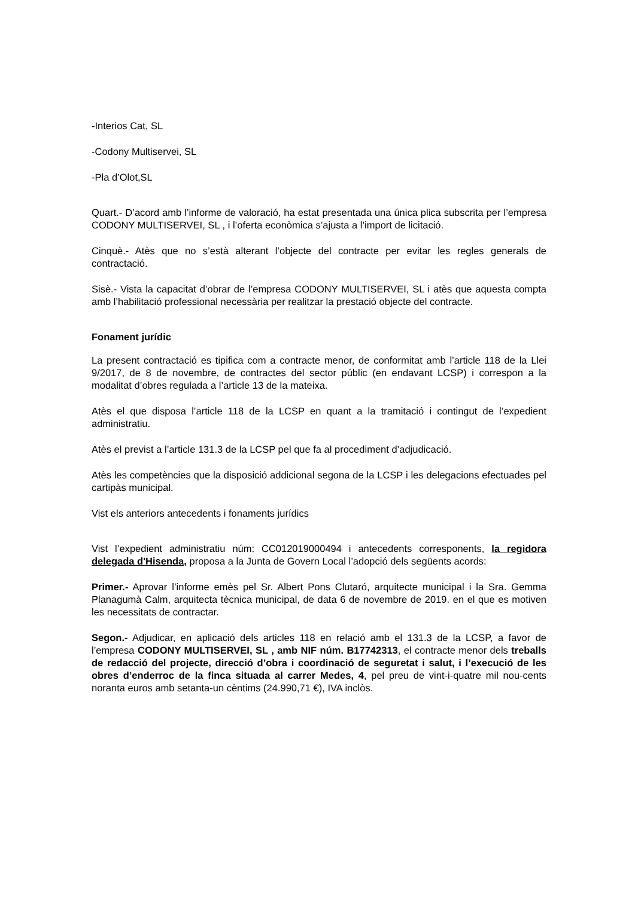-Interios Cat, SL
-Codony Multiservei, SL
-Pla d’Olot,SL
Quart.- D’acord amb l’informe de valoració, ha estat presentada una única plica subscrita per l’empresa CODONY MULTISERVEI, SL , i l’oferta econòmica s’ajusta a l’import de licitació.
Cinquè.- Atès que no s’està alterant l’objecte del contracte per evitar les regles generals de contractació.
Sisè.- Vista la capacitat d’obrar de l’empresa CODONY MULTISERVEI, SL i atès que aquesta compta amb l’habilitació professional necessària per realitzar la prestació objecte del contracte.
Fonament jurídic
La present contractació es tipifica com a contracte menor, de conformitat amb l’article 118 de la Llei 9/2017, de 8 de novembre, de contractes del sector públic (en endavant LCSP) i correspon a la modalitat d’obres regulada a l’article 13 de la mateixa.
Atès el que disposa l’article 118 de la LCSP en quant a la tramitació i contingut de l’expedient administratiu.
Atès el previst a l’article 131.3 de la LCSP pel que fa al procediment d’adjudicació.
Atès les competències que la disposició addicional segona de la LCSP i les delegacions efectuades pel cartipàs municipal.
Vist els anteriors antecedents i fonaments jurídics
Vist l’expedient administratiu núm: CC012019000494 i antecedents corresponents, la regidora delegada d'Hisenda, proposa a la Junta de Govern Local l’adopció dels següents acords:
Primer.- Aprovar l’informe emès pel Sr. Albert Pons Clutaró, arquitecte municipal i la Sra. Gemma Planagumà Calm, arquitecta tècnica municipal, de data 6 de novembre de 2019. en el que es motiven les necessitats de contractar.
Segon.- Adjudicar, en aplicació dels articles 118 en relació amb el 131.3 de la LCSP, a favor de l’empresa CODONY MULTISERVEI, SL , amb NIF núm. B17742313, el contracte menor dels treballs de redacció del projecte, direcció d’obra i coordinació de seguretat i salut, i l’execució de les obres d’enderroc de la finca situada al carrer Medes, 4, pel preu de vint-i-quatre mil nou-cents noranta euros amb setanta-un cèntims (24.990,71 €), IVA inclòs.